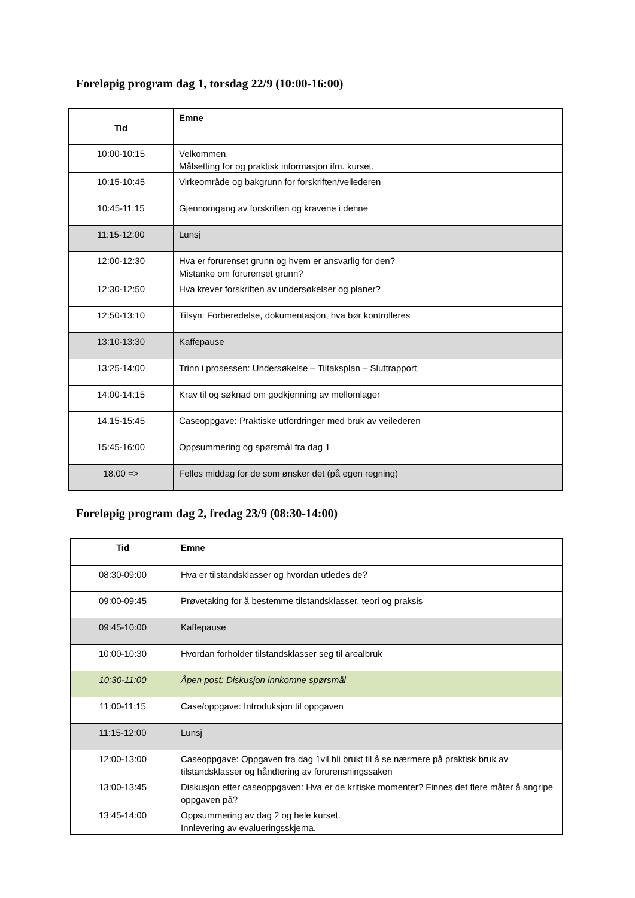Foreløpig program dag 1, torsdag 22/9 (10:00-16:00)
| Tid | Emne |
| --- | --- |
| 10:00-10:15 | Velkommen. Målsetting for og praktisk informasjon ifm. kurset. |
| 10:15-10:45 | Virkeområde og bakgrunn for forskriften/veilederen |
| 10:45-11:15 | Gjennomgang av forskriften og kravene i denne |
| 11:15-12:00 | Lunsj |
| 12:00-12:30 | Hva er forurenset grunn og hvem er ansvarlig for den? Mistanke om forurenset grunn? |
| 12:30-12:50 | Hva krever forskriften av undersøkelser og planer? |
| 12:50-13:10 | Tilsyn: Forberedelse, dokumentasjon, hva bør kontrolleres |
| 13:10-13:30 | Kaffepause |
| 13:25-14:00 | Trinn i prosessen: Undersøkelse – Tiltaksplan – Sluttrapport. |
| 14:00-14:15 | Krav til og søknad om godkjenning av mellomlager |
| 14.15-15:45 | Caseoppgave: Praktiske utfordringer med bruk av veilederen |
| 15:45-16:00 | Oppsummering og spørsmål fra dag 1 |
| 18.00 => | Felles middag for de som ønsker det (på egen regning) |
Foreløpig program dag 2, fredag 23/9 (08:30-14:00)
| Tid | Emne |
| --- | --- |
| 08:30-09:00 | Hva er tilstandsklasser og hvordan utledes de? |
| 09:00-09:45 | Prøvetaking for å bestemme tilstandsklasser, teori og praksis |
| 09:45-10:00 | Kaffepause |
| 10:00-10:30 | Hvordan forholder tilstandsklasser seg til arealbruk |
| 10:30-11:00 | Åpen post: Diskusjon innkomne spørsmål |
| 11:00-11:15 | Case/oppgave: Introduksjon til oppgaven |
| 11:15-12:00 | Lunsj |
| 12:00-13:00 | Caseoppgave: Oppgaven fra dag 1vil bli brukt til å se nærmere på praktisk bruk av tilstandsklasser og håndtering av forurensningssaken |
| 13:00-13:45 | Diskusjon etter caseoppgaven: Hva er de kritiske momenter? Finnes det flere måter å angripe oppgaven på? |
| 13:45-14:00 | Oppsummering av dag 2 og hele kurset. Innlevering av evalueringsskjema. |